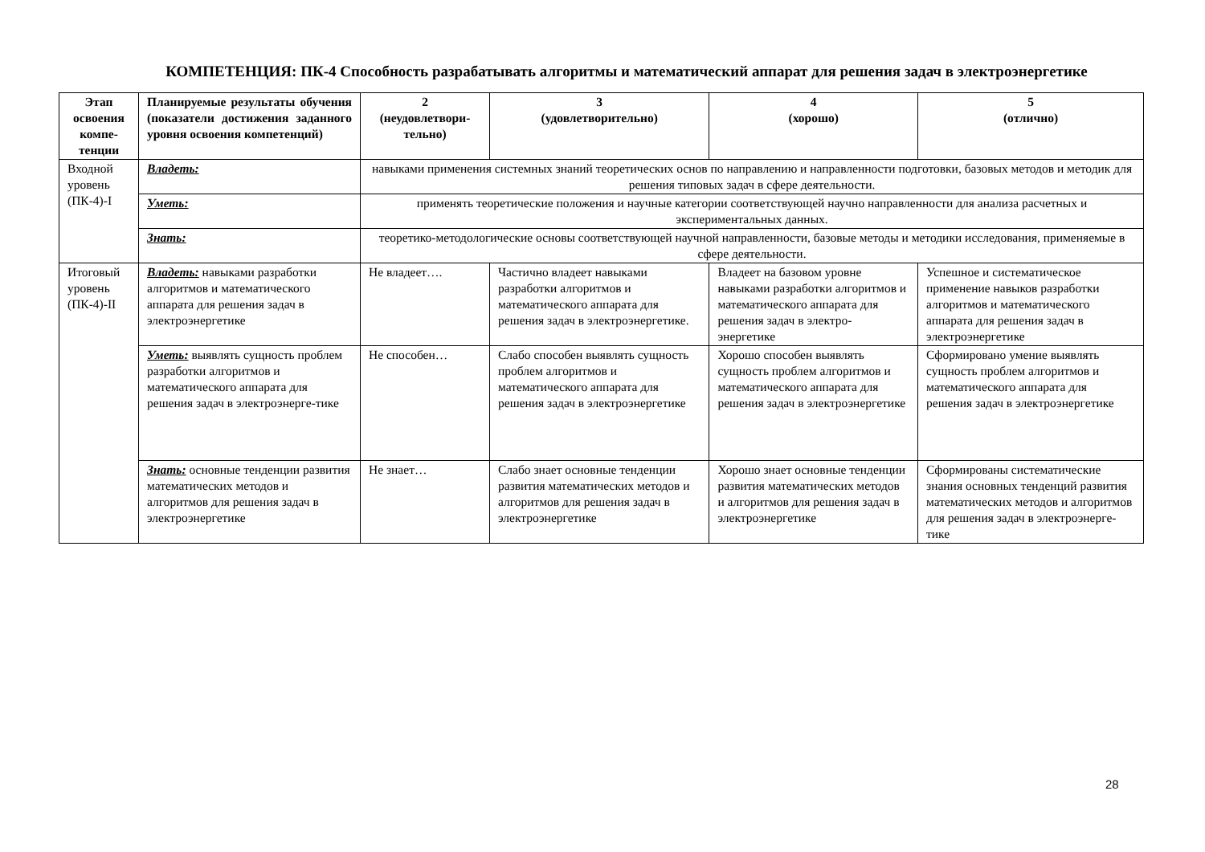КОМПЕТЕНЦИЯ: ПК-4 Способность разрабатывать алгоритмы и математический аппарат для решения задач в электроэнергетике
| Этап освоения компе-тенции | Планируемые результаты обучения (показатели достижения заданного уровня освоения компетенций) | 2 (неудовлетвори-тельно) | 3 (удовлетворительно) | 4 (хорошо) | 5 (отлично) |
| --- | --- | --- | --- | --- | --- |
| Входной уровень (ПК-4)-I | Владеть: | навыками применения системных знаний теоретических основ по направлению и направленности подготовки, базовых методов и методик для решения типовых задач в сфере деятельности. | | | |
| | Уметь: | применять теоретические положения и научные категории соответствующей научно направленности для анализа расчетных и экспериментальных данных. | | | |
| | Знать: | теоретико-методологические основы соответствующей научной направленности, базовые методы и методики исследования, применяемые в сфере деятельности. | | | |
| Итоговый уровень (ПК-4)-II | Владеть: навыками разработки алгоритмов и математического аппарата для решения задач в электроэнергетике | Не владеет…. | Частично владеет навыками разработки алгоритмов и математического аппарата для решения задач в электроэнергетике. | Владеет на базовом уровне навыками разработки алгоритмов и математического аппарата для решения задач в электро-энергетике | Успешное и систематическое применение навыков разработки алгоритмов и математического аппарата для решения задач в электроэнергетике |
| | Уметь: выявлять сущность проблем разработки алгоритмов и математического аппарата для решения задач в электроэнерге-тике | Не способен… | Слабо способен выявлять сущность проблем алгоритмов и математического аппарата для решения задач в электроэнергетике | Хорошо способен выявлять сущность проблем алгоритмов и математического аппарата для решения задач в электроэнергетике | Сформировано умение выявлять сущность проблем алгоритмов и математического аппарата для решения задач в электроэнергетике |
| | Знать: основные тенденции развития математических методов и алгоритмов для решения задач в электроэнергетике | Не знает… | Слабо знает основные тенденции развития математических методов и алгоритмов для решения задач в электроэнергетике | Хорошо знает основные тенденции развития математических методов и алгоритмов для решения задач в электроэнергетике | Сформированы систематические знания основных тенденций развития математических методов и алгоритмов для решения задач в электроэнерге-тике |
28